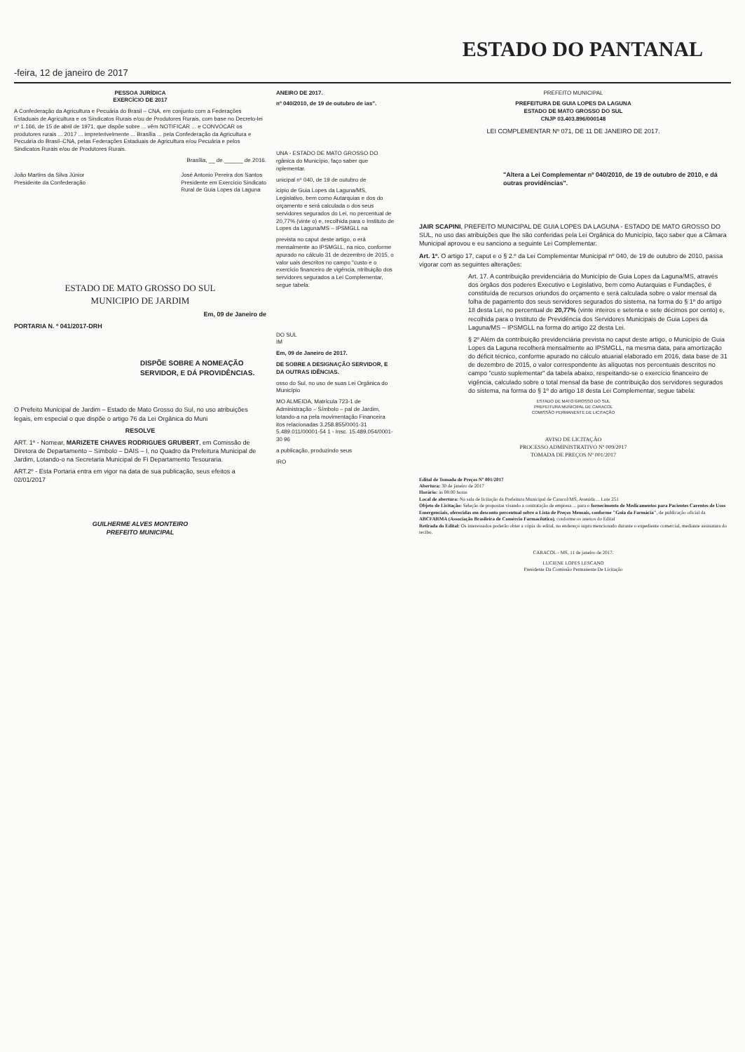-feira, 12 de janeiro de 2017
ESTADO DO PANTANAL
PESSOA JURÍDICA
EXERCÍCIO DE 2017
A Confederação da Agricultura e Pecuária do Brasil – CNA, em conjunto com a Federações Estaduais de Agricultura e os Sindicatos Rurais e/ou de Produtores Rurais, com base no Decreto-lei nº 1.166, de 15 de abril de 1971, que dispõe sobre ... vêm NOTIFICAR ... e CONVOCAR os produtores rurais ... 2017 ... impreterivelmente ... Brasília ... pela Confederação da Agricultura e Pecuária do Brasil–CNA, pelas Federações Estaduais de Agricultura e/ou Pecuária e pelos Sindicatos Rurais e/ou de Produtores Rurais.
Brasília, __ de ______ de 2016.
João Martins da Silva Júnior
Presidente da Confederação
José Antonio Pereira dos Santos
Presidente em Exercício Sindicato
Rural de Guia Lopes da Laguna
ESTADO DE MATO GROSSO DO SUL
MUNICIPIO DE JARDIM
Em, 09 de Janeiro de
PORTARIA N. º 041/2017-DRH
DISPÕE SOBRE A NOMEAÇÃO SERVIDOR, E DÁ PROVIDÊNCIAS.
O Prefeito Municipal de Jardim – Estado de Mato Grosso do Sul, no uso atribuições legais, em especial o que dispõe o artigo 76 da Lei Orgânica do Muni
RESOLVE
ART. 1º - Nomear, MARIZETE CHAVES RODRIGUES GRUBERT, em Comissão de Diretora de Departamento – Símbolo – DAIS – I, no Quadro da Prefeitura Municipal de Jardim, Lotando-o na Secretaria Municipal de Fi Departamento Tesouraria.
ART.2º - Esta Portaria entra em vigor na data de sua publicação, seus efeitos a 02/01/2017
GUILHERME ALVES MONTEIRO
PREFEITO MUNICIPAL
ANEIRO DE 2017.
nº 040/2010, de 19 de outubro de ias".
UNA - ESTADO DE MATO GROSSO DO rgânica do Município, faço saber que nplementar.
unicipal nº 040, de 19 de outubro de
icipio de Guia Lopes da Laguna/MS, Legislativo, bem como Autarquias e dos do orçamento e será calculada o dos seus servidores segurados do Lei, no percentual de 20,77% (vinte o) e, recolhida para o Instituto de Lopes da Laguna/MS – IPSMGLL na
prevista no caput deste artigo, o erá mensalmente ao IPSMGLL, na nico, conforme apurado no cálculo 31 de dezembro de 2015, o valor uais descritos no campo "custo e o exercício financeiro de vigência, ntribuição dos servidores segurados a Lei Complementar, segue tabela:
DO SUL
IM
Em, 09 de Janeiro de 2017.
DE SOBRE A DESIGNAÇÃO SERVIDOR, E DA OUTRAS IDÊNCIAS.
osso do Sul, no uso de suas Lei Orgânica do Município
MO ALMEIDA, Matrícula 723-1 de Administração – Símbolo – pal de Jardim, lotando-a na pela movimentação Financeira itos relacionadas 3.258.855/0001-31 5.489.011/00001-54 1 - Insc. 15.489.054/0001-30 96
a publicação, produzindo seus
IRO
PREFEITO MUNICIPAL
PREFEITURA DE GUIA LOPES DA LAGUNA
ESTADO DE MATO GROSSO DO SUL
CNJP 03.403.896/000148
LEI COMPLEMENTAR Nº 071, DE 11 DE JANEIRO DE 2017.
"Altera a Lei Complementar nº 040/2010, de 19 de outubro de 2010, e dá outras providências".
JAIR SCAPINI, PREFEITO MUNICIPAL DE GUIA LOPES DA LAGUNA - ESTADO DE MATO GROSSO DO SUL, no uso das atribuições que lhe são conferidas pela Lei Orgânica do Município, faço saber que a Câmara Municipal aprovou e eu sanciono a seguinte Lei Complementar.
Art. 1º. O artigo 17, caput e o § 2.º da Lei Complementar Municipal nº 040, de 19 de outubro de 2010, passa vigorar com as seguintes alterações:
Art. 17. A contribuição previdenciária do Município de Guia Lopes da Laguna/MS, através dos órgãos dos poderes Executivo e Legislativo, bem como Autarquias e Fundações, é constituída de recursos oriundos do orçamento e será calculada sobre o valor mensal da folha de pagamento dos seus servidores segurados do sistema, na forma do § 1º do artigo 18 desta Lei, no percentual de 20,77% (vinte inteiros e setenta e sete décimos por cento) e, recolhida para o Instituto de Previdência dos Servidores Municipais de Guia Lopes da Laguna/MS – IPSMGLL na forma do artigo 22 desta Lei.
§ 2º Além da contribuição previdenciária prevista no caput deste artigo, o Município de Guia Lopes da Laguna recolherá mensalmente ao IPSMGLL, na mesma data, para amortização do déficit técnico, conforme apurado no cálculo atuarial elaborado em 2016, data base de 31 de dezembro de 2015, o valor correspondente às alíquotas nos percentuais descritos no campo "custo suplementar" da tabela abaixo, respeitando-se o exercício financeiro de vigência, calculado sobre o total mensal da base de contribuição dos servidores segurados do sistema, na forma do § 1º do artigo 18 desta Lei Complementar, segue tabela:
ESTADO DE MATO GROSSO DO SUL
PREFEITURA MUNICIPAL DE CARACOL
COMISSÃO PERMANENTE DE LICITAÇÃO
AVISO DE LICITAÇÃO
PROCESSO ADMINISTRATIVO Nº 009/2017
TOMADA DE PREÇOS Nº 001/2017
Edital de Tomada de Preços Nº 001/2017
Abertura: 30 de janeiro de 2017
Horário: às 08:00 horas
Local de abertura: Na sala de licitação da Prefeitura Municipal de Caracol/MS, Avenida ... Lote 251
Objeto de Licitação: Seleção de propostas visando a contratação de empresa ... para o fornecimento de Medicamentos para Pacientes Carentes de Usos Emergenciais, oferecidas em desconto percentual sobre a Lista de Preços Mensais, conforme "Guia da Farmácia", de publicação oficial da ABCFARMA (Associação Brasileira de Comércio Farmacêutico), conforme os anexos do Edital
Retirada do Edital: Os interessados poderão obter a cópia do edital, no endereço supra mencionado durante o expediente comercial, mediante assinatura do recibo.
CARACOL - MS, 11 de janeiro de 2017.
LUCIENE LOPES LESCANO
Presidente Da Comissão Permanente De Licitação